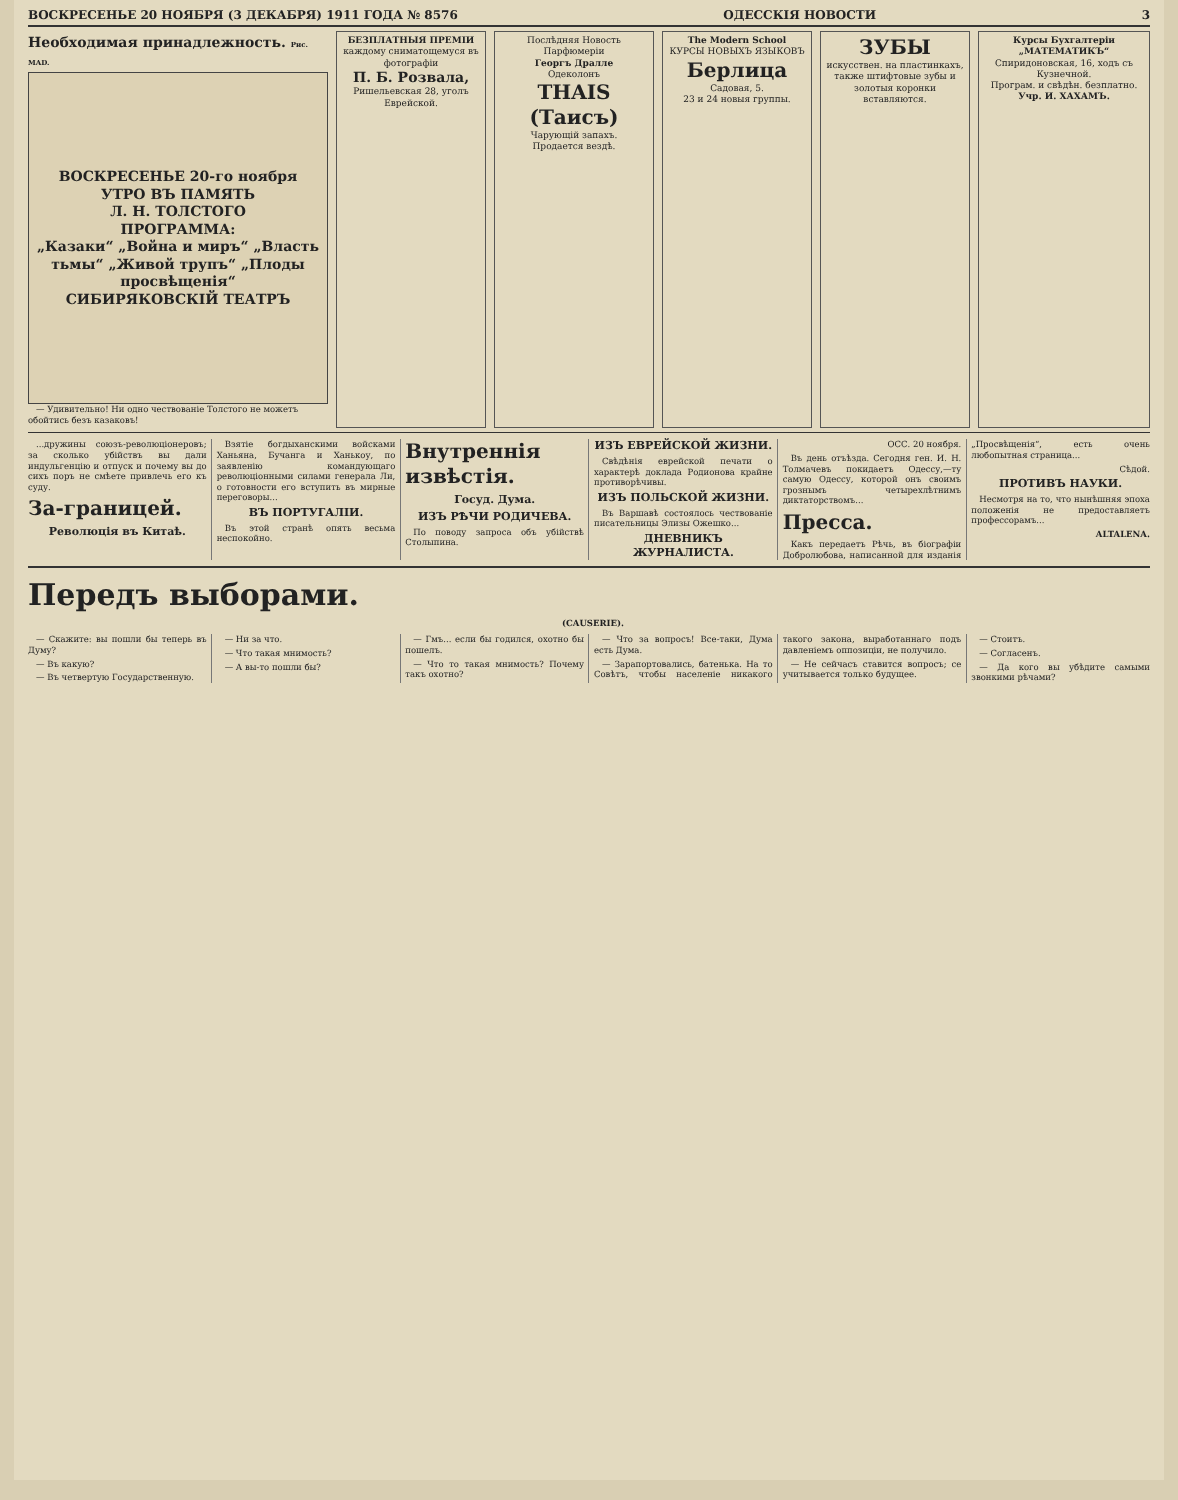ВОСКРЕСЕНЬЕ 20 НОЯБРЯ (3 ДЕКАБРЯ) 1911 ГОДА № 8576 ОДЕССКІЯ НОВОСТИ 3
Необходимая принадлежность. Рис. MAD.
ВОСКРЕСЕНЬЕ 20-го ноября
УТРО ВЪ ПАМЯТЬ
Л. Н. ТОЛСТОГО
ПРОГРАММА:
„Казаки“ „Война и миръ“ „Власть тьмы“ „Живой трупъ“ „Плоды просвѣщенія“
СИБИРЯКОВСКІЙ ТЕАТРЪ
— Удивительно! Ни одно чествованіе Толстого не можетъ обойтись безъ казаковъ!
БЕЗПЛАТНЫЯ ПРЕМІИ
каждому сниматощемуся въ фотографіи
П. Б. Розвала,
Ришельевская 28, уголъ Еврейской.
Послѣдняя Новость Парфюмеріи
Георгъ Дралле
Одеколонъ
THAIS (Таисъ)
Чарующій запахъ.
Продается вездѣ.
The Modern School
КУРСЫ НОВЫХЪ ЯЗЫКОВЪ
Берлица
Садовая, 5.
23 и 24 новыя группы.
ЗУБЫ
искусствен. на пластинкахъ, также штифтовые зубы и золотыя коронки вставляются.
Курсы Бухгалтеріи „МАТЕМАТИКЪ“
Спиридоновская, 16, ходъ съ Кузнечной.
Програм. и свѣдѣн. безплатно.
Учр. И. ХАХАМЪ.
...дружины союзъ-революціонеровъ; за сколько убійствъ вы дали индульгенцію и отпуск и почему вы до сихъ поръ не смѣете привлечь его къ суду.
За-границей.
Революція въ Китаѣ.
Взятіе богдыханскими войсками Ханьяна, Бучанга и Ханькоу, по заявленію командующаго революціонными силами генерала Ли, о готовности его вступить въ мирные переговоры...
ВЪ ПОРТУГАЛІИ.
Въ этой странѣ опять весьма неспокойно.
Внутреннія извѣстія.
Госуд. Дума.
ИЗЪ РѢЧИ РОДИЧЕВА.
По поводу запроса объ убійствѣ Столыпина.
ИЗЪ ЕВРЕЙСКОЙ ЖИЗНИ.
Свѣдѣнія еврейской печати о характерѣ доклада Родионова крайне противорѣчивы.
ИЗЪ ПОЛЬСКОЙ ЖИЗНИ.
Въ Варшавѣ состоялось чествованіе писательницы Элизы Ожешко...
ДНЕВНИКЪ ЖУРНАЛИСТА.
ОСС. 20 ноября.
Въ день отъѣзда. Сегодня ген. И. Н. Толмачевъ покидаетъ Одессу,—ту самую Одессу, которой онъ своимъ грознымъ четырехлѣтнимъ диктаторствомъ...
Пресса.
Какъ передаетъ Рѣчь, въ біографіи Добролюбова, написанной для изданія „Просвѣщенія“, есть очень любопытная страница...
Сѣдой.
ПРОТИВЪ НАУКИ.
Несмотря на то, что нынѣшняя эпоха положенія не предоставляетъ профессорамъ...
ALTALENA.
Передъ выборами.
(CAUSERIE).
— Скажите: вы пошли бы теперь въ Думу?
— Въ какую?
— Въ четвертую Государственную.
— Ни за что.
— Что такая мнимость?
— А вы-то пошли бы?
— Гмъ... если бы годился, охотно бы пошелъ.
— Что то такая мнимость? Почему такъ охотно?
— Что за вопросъ! Все-таки, Дума есть Дума.
— Зарапортовались, батенька. На то Совѣтъ, чтобы населеніе никакого такого закона, выработаннаго подъ давленіемъ оппозиціи, не получило.
— Не сейчасъ ставится вопросъ; се учитывается только будущее.
— Стоитъ.
— Согласенъ.
— Да кого вы убѣдите самыми звонкими рѣчами?